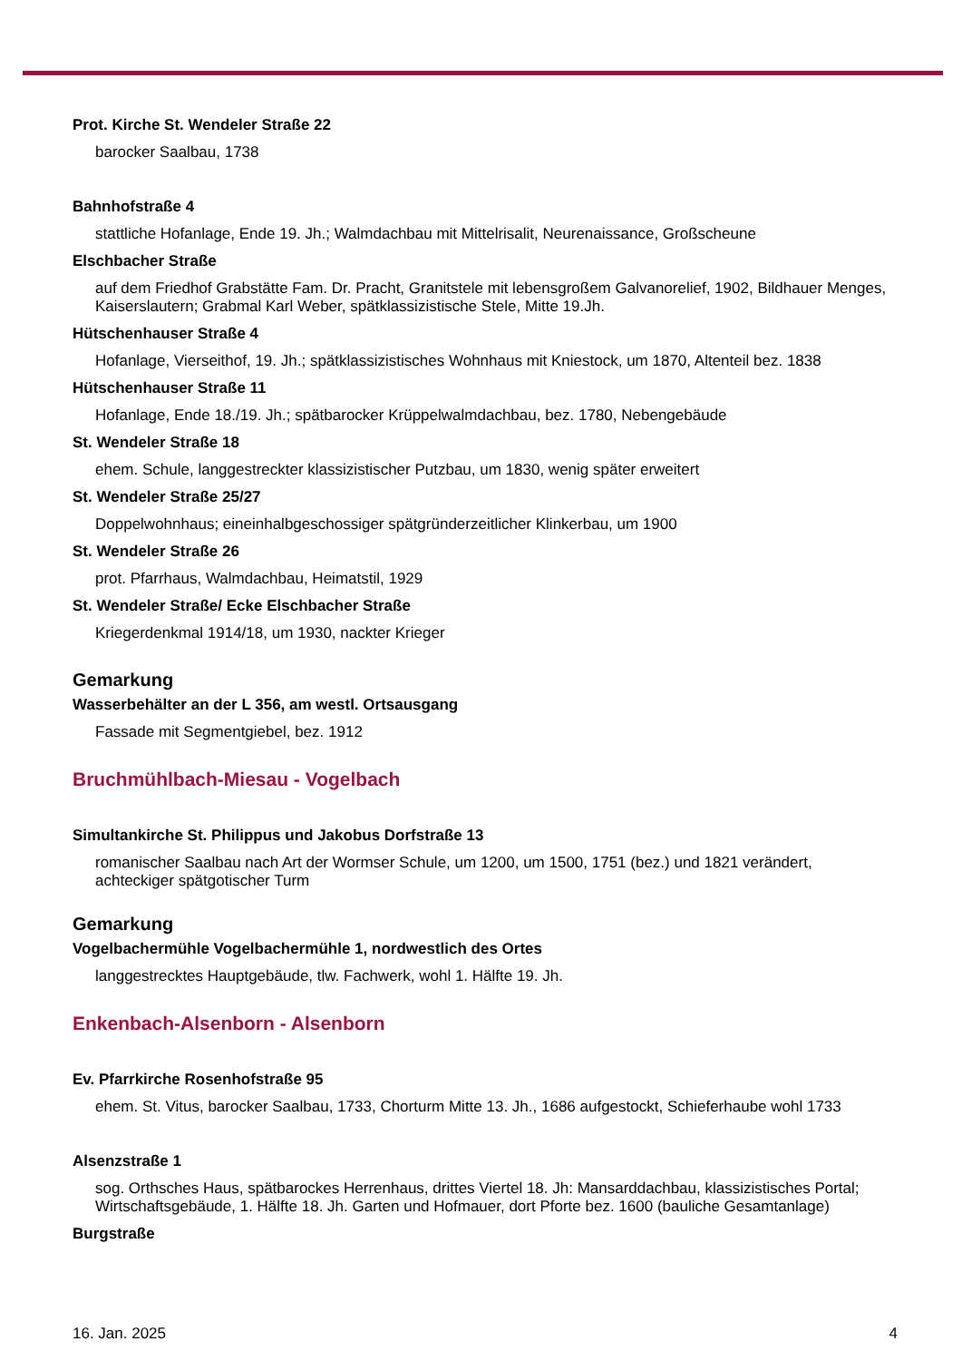Prot. Kirche St. Wendeler Straße 22
barocker Saalbau, 1738
Bahnhofstraße 4
stattliche Hofanlage, Ende 19. Jh.; Walmdachbau mit Mittelrisalit, Neurenaissance, Großscheune
Elschbacher Straße
auf dem Friedhof Grabstätte Fam. Dr. Pracht, Granitstele mit lebensgroßem Galvanorelief, 1902, Bildhauer Menges, Kaiserslautern; Grabmal Karl Weber, spätklassizistische Stele, Mitte 19.Jh.
Hütschenhauser Straße 4
Hofanlage, Vierseithof, 19. Jh.; spätklassizistisches Wohnhaus mit Kniestock, um 1870, Altenteil bez. 1838
Hütschenhauser Straße 11
Hofanlage, Ende 18./19. Jh.; spätbarocker Krüppelwalmdachbau, bez. 1780, Nebengebäude
St. Wendeler Straße 18
ehem. Schule, langgestreckter klassizistischer Putzbau, um 1830, wenig später erweitert
St. Wendeler Straße 25/27
Doppelwohnhaus; eineinhalbgeschossiger spätgründerzeitlicher Klinkerbau, um 1900
St. Wendeler Straße 26
prot. Pfarrhaus, Walmdachbau, Heimatstil, 1929
St. Wendeler Straße/ Ecke Elschbacher Straße
Kriegerdenkmal 1914/18, um 1930, nackter Krieger
Gemarkung
Wasserbehälter an der L 356, am westl. Ortsausgang
Fassade mit Segmentgiebel, bez. 1912
Bruchmühlbach-Miesau - Vogelbach
Simultankirche St. Philippus und Jakobus Dorfstraße 13
romanischer Saalbau nach Art der Wormser Schule, um 1200, um 1500, 1751 (bez.) und 1821 verändert, achteckiger spätgotischer Turm
Gemarkung
Vogelbachermühle Vogelbachermühle 1, nordwestlich des Ortes
langgestrecktes Hauptgebäude, tlw. Fachwerk, wohl 1. Hälfte 19. Jh.
Enkenbach-Alsenborn - Alsenborn
Ev. Pfarrkirche Rosenhofstraße 95
ehem. St. Vitus, barocker Saalbau, 1733, Chorturm Mitte 13. Jh., 1686 aufgestockt, Schieferhaube wohl 1733
Alsenzstraße 1
sog. Orthsches Haus, spätbarockes Herrenhaus, drittes Viertel 18. Jh: Mansarddachbau, klassizistisches Portal; Wirtschaftsgebäude, 1. Hälfte 18. Jh. Garten und Hofmauer, dort Pforte bez. 1600 (bauliche Gesamtanlage)
Burgstraße
16. Jan. 2025 4